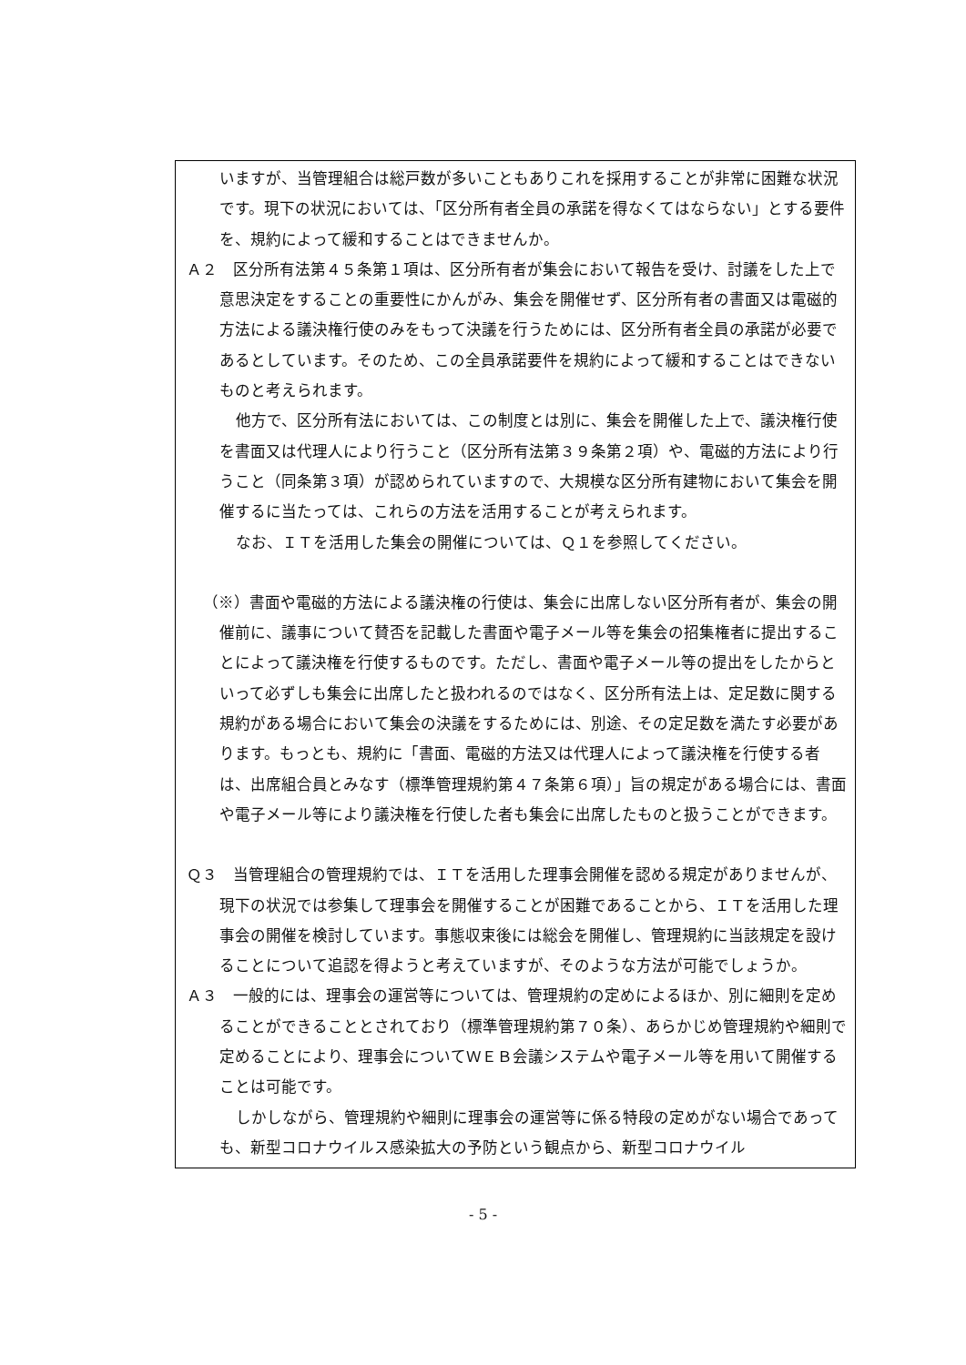いますが、当管理組合は総戸数が多いこともありこれを採用することが非常に困難な状況です。現下の状況においては、「区分所有者全員の承諾を得なくてはならない」とする要件を、規約によって緩和することはできませんか。
Ａ２　区分所有法第４５条第１項は、区分所有者が集会において報告を受け、討議をした上で意思決定をすることの重要性にかんがみ、集会を開催せず、区分所有者の書面又は電磁的方法による議決権行使のみをもって決議を行うためには、区分所有者全員の承諾が必要であるとしています。そのため、この全員承諾要件を規約によって緩和することはできないものと考えられます。
他方で、区分所有法においては、この制度とは別に、集会を開催した上で、議決権行使を書面又は代理人により行うこと（区分所有法第３９条第２項）や、電磁的方法により行うこと（同条第３項）が認められていますので、大規模な区分所有建物において集会を開催するに当たっては、これらの方法を活用することが考えられます。
なお、ＩＴを活用した集会の開催については、Ｑ１を参照してください。
（※）書面や電磁的方法による議決権の行使は、集会に出席しない区分所有者が、集会の開催前に、議事について賛否を記載した書面や電子メール等を集会の招集権者に提出することによって議決権を行使するものです。ただし、書面や電子メール等の提出をしたからといって必ずしも集会に出席したと扱われるのではなく、区分所有法上は、定足数に関する規約がある場合において集会の決議をするためには、別途、その定足数を満たす必要があります。もっとも、規約に「書面、電磁的方法又は代理人によって議決権を行使する者は、出席組合員とみなす（標準管理規約第４７条第６項）」旨の規定がある場合には、書面や電子メール等により議決権を行使した者も集会に出席したものと扱うことができます。
Ｑ３　当管理組合の管理規約では、ＩＴを活用した理事会開催を認める規定がありませんが、現下の状況では参集して理事会を開催することが困難であることから、ＩＴを活用した理事会の開催を検討しています。事態収束後には総会を開催し、管理規約に当該規定を設けることについて追認を得ようと考えていますが、そのような方法が可能でしょうか。
Ａ３　一般的には、理事会の運営等については、管理規約の定めによるほか、別に細則を定めることができることとされており（標準管理規約第７０条）、あらかじめ管理規約や細則で定めることにより、理事会についてＷＥＢ会議システムや電子メール等を用いて開催することは可能です。
しかしながら、管理規約や細則に理事会の運営等に係る特段の定めがない場合であっても、新型コロナウイルス感染拡大の予防という観点から、新型コロナウイル
- 5 -